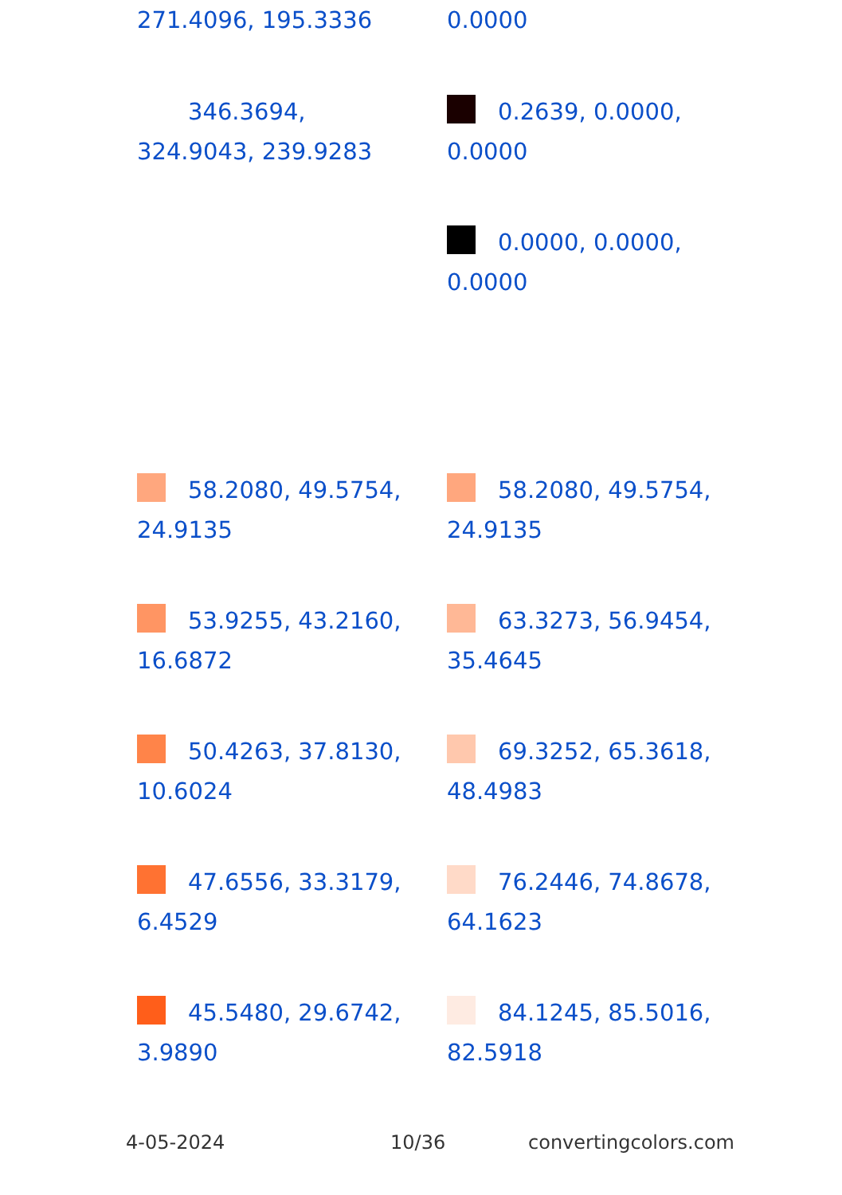271.4096, 195.3336 0.0000
346.3694, 324.9043, 239.9283
0.2639, 0.0000, 0.0000
0.0000, 0.0000, 0.0000
58.2080, 49.5754, 24.9135
58.2080, 49.5754, 24.9135
53.9255, 43.2160, 16.6872
63.3273, 56.9454, 35.4645
50.4263, 37.8130, 10.6024
69.3252, 65.3618, 48.4983
47.6556, 33.3179, 6.4529
76.2446, 74.8678, 64.1623
45.5480, 29.6742, 3.9890
84.1245, 85.5016, 82.5918
4-05-2024 10/36 convertingcolors.com